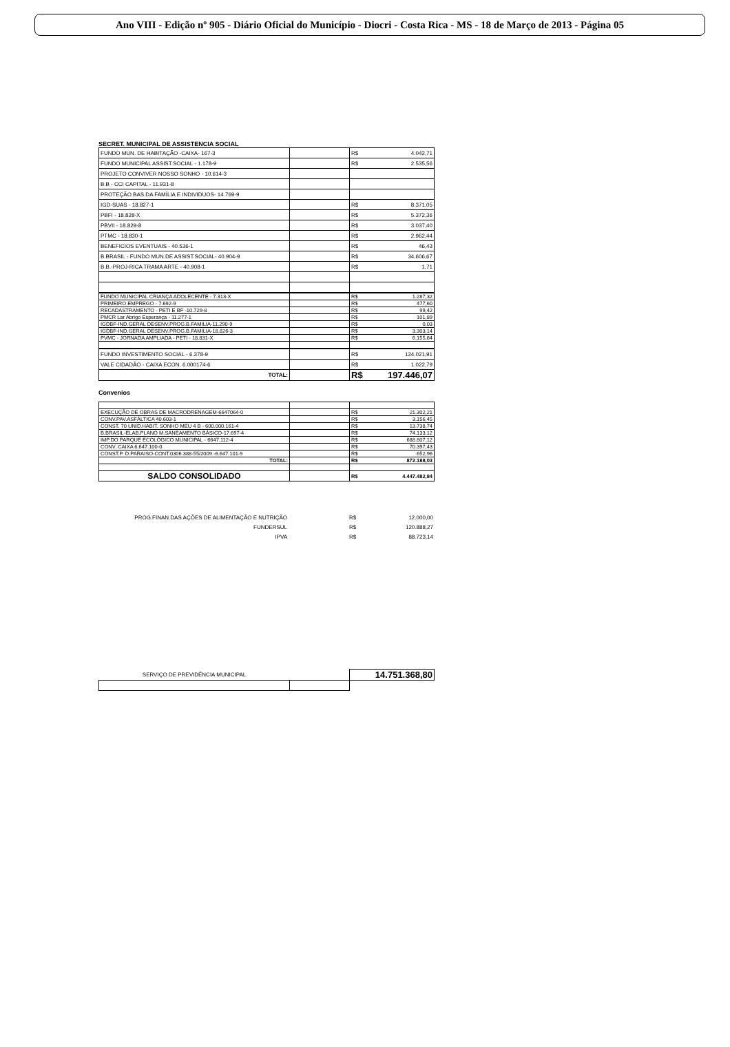Ano VIII - Edição nº 905 - Diário Oficial do Município - Diocri - Costa Rica - MS - 18 de Março de 2013 - Página 05
SECRET. MUNICIPAL DE ASSISTENCIA SOCIAL
| FUNDO MUN. DE HABITAÇÃO -CAIXA- 167-3 | | R$ | 4.042,71 |
| FUNDO MUNICIPAL ASSIST.SOCIAL - 1.178-9 | | R$ | 2.535,56 |
| PROJETO CONVIVER NOSSO SONHO - 10.614-3 | | | |
| B.B - CCI CAPITAL - 11.931-8 | | | |
| PROTEÇÃO BAS.DA FAMÍLIA E INDIVIDUOS- 14.769-9 | | | |
| IGD-SUAS - 18.827-1 | | R$ | 8.371,05 |
| PBFI - 18.828-X | | R$ | 5.372,36 |
| PBVII - 18.829-8 | | R$ | 3.037,40 |
| PTMC - 18.830-1 | | R$ | 2.962,44 |
| BENEFICIOS EVENTUAIS - 40.536-1 | | R$ | 46,43 |
| B.BRASIL - FUNDO MUN.DE ASSIST.SOCIAL- 40.904-9 | | R$ | 34.606,67 |
| B.B.-PROJ-RICA TRAMA ARTE - 40.908-1 | | R$ | 1,71 |
| FUNDO MUNICIPAL CRIANÇA ADOLECENTE - 7.313-X | | R$ | 1.287,32 |
| PRIMEIRO EMPREGO - 7.692-9 | | R$ | 477,60 |
| RECADASTRAMENTO - PETI E BF -10.729-8 | | R$ | 99,42 |
| PMCR Lar Abrigo Esperança - 11.277-1 | | R$ | 101,89 |
| IGDBF-IND.GERAL DESENV.PROG.B.FAMILIA-11.290-9 | | R$ | 0,03 |
| IGDBF-IND.GERAL DESENV.PROG.B.FAMILIA-18.826-3 | | R$ | 3.303,14 |
| PVMC - JORNADA AMPLIADA - PETI - 18.831-X | | R$ | 6.155,64 |
| FUNDO INVESTIMENTO SOCIAL - 6.378-9 | | R$ | 124.021,91 |
| VALE CIDADÃO - CAIXA ECON. 6.000174-6 | | R$ | 1.022,79 |
| TOTAL: | | R$ | 197.446,07 |
Convenios
| EXECUÇÃO DE OBRAS DE MACRODRENAGEM-6647064-0 | | R$ | 21.302,21 |
| CONV.PAV.ASFÁLTICA 40.603-1 | | R$ | 3.156,45 |
| CONST. 70 UNID.HABIT. SONHO MEU 4 B - 600.000.161-4 | | R$ | 13.738,74 |
| B.BRASIL-ELAB.PLANO M.SANEAMENTO BÁSICO-17.697-4 | | R$ | 74.133,12 |
| IMP.DO PARQUE ECOLÓGICO MUNICIPAL - 6647.112-4 | | R$ | 688.807,12 |
| CONV. CAIXA 6.647.100-0 | | R$ | 70.397,43 |
| CONST.P. D.PARAISO-CONT.0306.388-55/2009 -6.647.101-9 | | R$ | 652,96 |
| TOTAL: | | R$ | 872.188,03 |
| SALDO CONSOLIDADO | | R$ | 4.447.482,84 |
| PROG.FINAN.DAS AÇÕES DE ALIMENTAÇÃO E NUTRIÇÃO | | R$ | 12.000,00 |
| FUNDERSUL | | R$ | 120.888,27 |
| IPVA | | R$ | 88.723,14 |
| SERVIÇO DE PREVIDÊNCIA MUNICIPAL | | 14.751.368,80 |